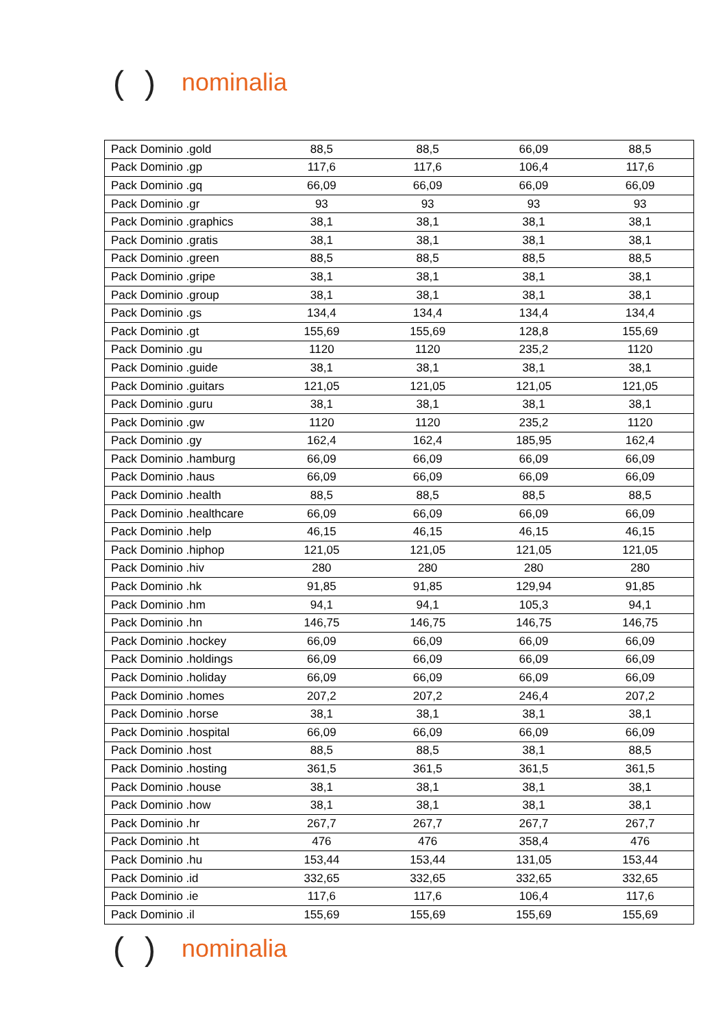() nominalia
| Pack Dominio .gold | 88,5 | 88,5 | 66,09 | 88,5 |
| Pack Dominio .gp | 117,6 | 117,6 | 106,4 | 117,6 |
| Pack Dominio .gq | 66,09 | 66,09 | 66,09 | 66,09 |
| Pack Dominio .gr | 93 | 93 | 93 | 93 |
| Pack Dominio .graphics | 38,1 | 38,1 | 38,1 | 38,1 |
| Pack Dominio .gratis | 38,1 | 38,1 | 38,1 | 38,1 |
| Pack Dominio .green | 88,5 | 88,5 | 88,5 | 88,5 |
| Pack Dominio .gripe | 38,1 | 38,1 | 38,1 | 38,1 |
| Pack Dominio .group | 38,1 | 38,1 | 38,1 | 38,1 |
| Pack Dominio .gs | 134,4 | 134,4 | 134,4 | 134,4 |
| Pack Dominio .gt | 155,69 | 155,69 | 128,8 | 155,69 |
| Pack Dominio .gu | 1120 | 1120 | 235,2 | 1120 |
| Pack Dominio .guide | 38,1 | 38,1 | 38,1 | 38,1 |
| Pack Dominio .guitars | 121,05 | 121,05 | 121,05 | 121,05 |
| Pack Dominio .guru | 38,1 | 38,1 | 38,1 | 38,1 |
| Pack Dominio .gw | 1120 | 1120 | 235,2 | 1120 |
| Pack Dominio .gy | 162,4 | 162,4 | 185,95 | 162,4 |
| Pack Dominio .hamburg | 66,09 | 66,09 | 66,09 | 66,09 |
| Pack Dominio .haus | 66,09 | 66,09 | 66,09 | 66,09 |
| Pack Dominio .health | 88,5 | 88,5 | 88,5 | 88,5 |
| Pack Dominio .healthcare | 66,09 | 66,09 | 66,09 | 66,09 |
| Pack Dominio .help | 46,15 | 46,15 | 46,15 | 46,15 |
| Pack Dominio .hiphop | 121,05 | 121,05 | 121,05 | 121,05 |
| Pack Dominio .hiv | 280 | 280 | 280 | 280 |
| Pack Dominio .hk | 91,85 | 91,85 | 129,94 | 91,85 |
| Pack Dominio .hm | 94,1 | 94,1 | 105,3 | 94,1 |
| Pack Dominio .hn | 146,75 | 146,75 | 146,75 | 146,75 |
| Pack Dominio .hockey | 66,09 | 66,09 | 66,09 | 66,09 |
| Pack Dominio .holdings | 66,09 | 66,09 | 66,09 | 66,09 |
| Pack Dominio .holiday | 66,09 | 66,09 | 66,09 | 66,09 |
| Pack Dominio .homes | 207,2 | 207,2 | 246,4 | 207,2 |
| Pack Dominio .horse | 38,1 | 38,1 | 38,1 | 38,1 |
| Pack Dominio .hospital | 66,09 | 66,09 | 66,09 | 66,09 |
| Pack Dominio .host | 88,5 | 88,5 | 38,1 | 88,5 |
| Pack Dominio .hosting | 361,5 | 361,5 | 361,5 | 361,5 |
| Pack Dominio .house | 38,1 | 38,1 | 38,1 | 38,1 |
| Pack Dominio .how | 38,1 | 38,1 | 38,1 | 38,1 |
| Pack Dominio .hr | 267,7 | 267,7 | 267,7 | 267,7 |
| Pack Dominio .ht | 476 | 476 | 358,4 | 476 |
| Pack Dominio .hu | 153,44 | 153,44 | 131,05 | 153,44 |
| Pack Dominio .id | 332,65 | 332,65 | 332,65 | 332,65 |
| Pack Dominio .ie | 117,6 | 117,6 | 106,4 | 117,6 |
| Pack Dominio .il | 155,69 | 155,69 | 155,69 | 155,69 |
() nominalia